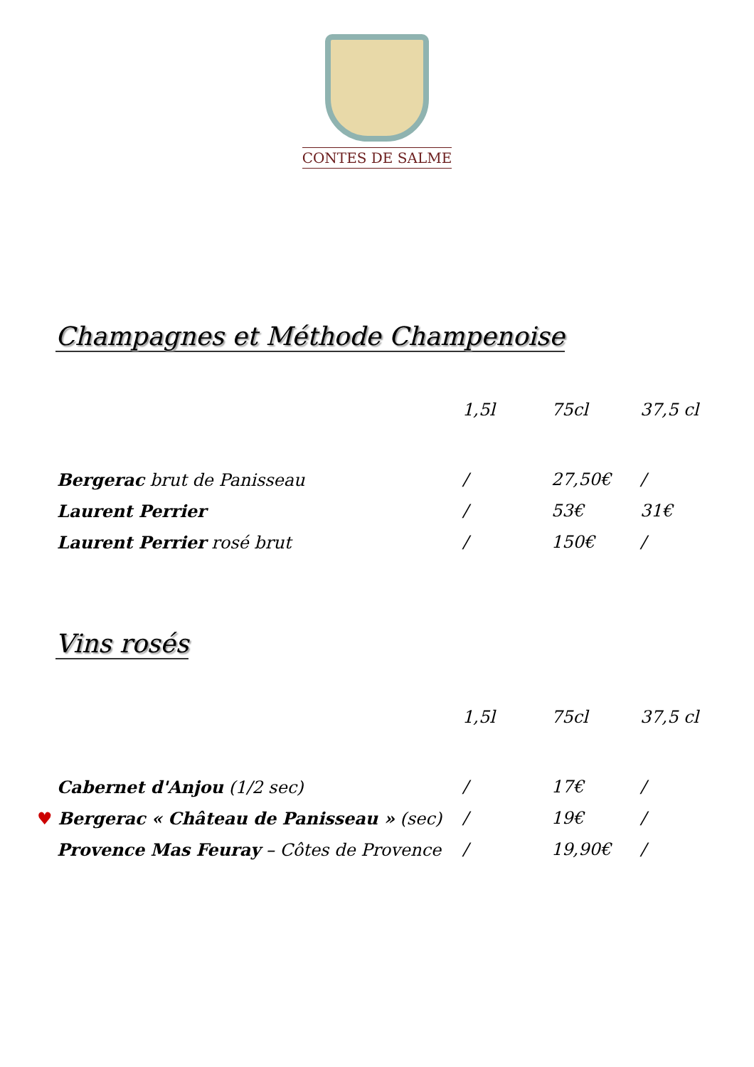CONTES DE SALME
Champagnes et Méthode Champenoise
| | 1,5l | 75cl | 37,5 cl |
| Bergerac brut de Panisseau | / | 27,50€ | / |
| Laurent Perrier | / | 53€ | 31€ |
| Laurent Perrier rosé brut | / | 150€ | / |
Vins rosés
| | 1,5l | 75cl | 37,5 cl |
| Cabernet d'Anjou (1/2 sec) | / | 17€ | / |
| ♥ Bergerac « Château de Panisseau » (sec) | / | 19€ | / |
| Provence Mas Feuray – Côtes de Provence | / | 19,90€ | / |